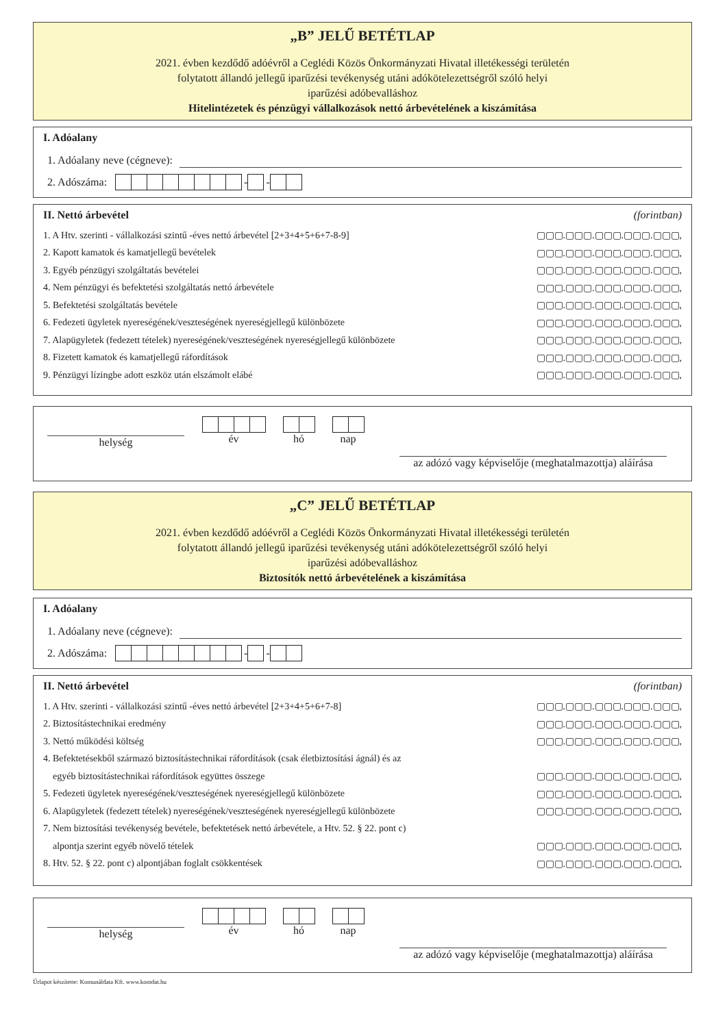„B” JELŰ BETÉTLAP
2021. évben kezdődő adóévről a Ceglédi Közös Önkormányzati Hivatal illetékességi területén
folytatott állandó jellegű iparűzési tevékenység utáni adókötelezettségről szóló helyi
iparűzési adóbevalláshoz
Hitelintézetek és pénzügyi vállalkozások nettó árbevételének a kiszámítása
I. Adóalany
1. Adóalany neve (cégneve):
2. Adószáma: - -
II. Nettó árbevétel (forintban)
1. A Htv. szerinti - vállalkozási szintű -éves nettó árbevétel [2+3+4+5+6+7-8-9] ▢▢▢.▢▢▢.▢▢▢.▢▢▢.▢▢▢,
2. Kapott kamatok és kamatjellegű bevételek ▢▢▢.▢▢▢.▢▢▢.▢▢▢.▢▢▢,
3. Egyéb pénzügyi szolgáltatás bevételei ▢▢▢.▢▢▢.▢▢▢.▢▢▢.▢▢▢,
4. Nem pénzügyi és befektetési szolgáltatás nettó árbevétele ▢▢▢.▢▢▢.▢▢▢.▢▢▢.▢▢▢,
5. Befektetési szolgáltatás bevétele ▢▢▢.▢▢▢.▢▢▢.▢▢▢.▢▢▢,
6. Fedezeti ügyletek nyereségének/veszteségének nyereségjellegű különbözete ▢▢▢.▢▢▢.▢▢▢.▢▢▢.▢▢▢,
7. Alapügyletek (fedezett tételek) nyereségének/veszteségének nyereségjellegű különbözete ▢▢▢.▢▢▢.▢▢▢.▢▢▢.▢▢▢,
8. Fizetett kamatok és kamatjellegű ráfordítások ▢▢▢.▢▢▢.▢▢▢.▢▢▢.▢▢▢,
9. Pénzügyi lízingbe adott eszköz után elszámolt elábé ▢▢▢.▢▢▢.▢▢▢.▢▢▢.▢▢▢,
helység
év
hó
nap
az adózó vagy képviselője (meghatalmazottja) aláírása
„C” JELŰ BETÉTLAP
2021. évben kezdődő adóévről a Ceglédi Közös Önkormányzati Hivatal illetékességi területén
folytatott állandó jellegű iparűzési tevékenység utáni adókötelezettségről szóló helyi
iparűzési adóbevalláshoz
Biztosítók nettó árbevételének a kiszámítása
I. Adóalany
1. Adóalany neve (cégneve):
2. Adószáma: - -
II. Nettó árbevétel (forintban)
1. A Htv. szerinti - vállalkozási szintű -éves nettó árbevétel [2+3+4+5+6+7-8] ▢▢▢.▢▢▢.▢▢▢.▢▢▢.▢▢▢,
2. Biztosítástechnikai eredmény ▢▢▢.▢▢▢.▢▢▢.▢▢▢.▢▢▢,
3. Nettó működési költség ▢▢▢.▢▢▢.▢▢▢.▢▢▢.▢▢▢,
4. Befektetésekből származó biztosítástechnikai ráfordítások (csak életbiztosítási ágnál) és az
egyéb biztosítástechnikai ráfordítások együttes összege ▢▢▢.▢▢▢.▢▢▢.▢▢▢.▢▢▢,
5. Fedezeti ügyletek nyereségének/veszteségének nyereségjellegű különbözete ▢▢▢.▢▢▢.▢▢▢.▢▢▢.▢▢▢,
6. Alapügyletek (fedezett tételek) nyereségének/veszteségének nyereségjellegű különbözete ▢▢▢.▢▢▢.▢▢▢.▢▢▢.▢▢▢,
7. Nem biztosítási tevékenység bevétele, befektetések nettó árbevétele, a Htv. 52. § 22. pont c)
alpontja szerint egyéb növelő tételek ▢▢▢.▢▢▢.▢▢▢.▢▢▢.▢▢▢,
8. Htv. 52. § 22. pont c) alpontjában foglalt csökkentések ▢▢▢.▢▢▢.▢▢▢.▢▢▢.▢▢▢,
helység
év
hó
nap
az adózó vagy képviselője (meghatalmazottja) aláírása
Űrlapot készítette: Komunáldata Kft. www.komdat.hu